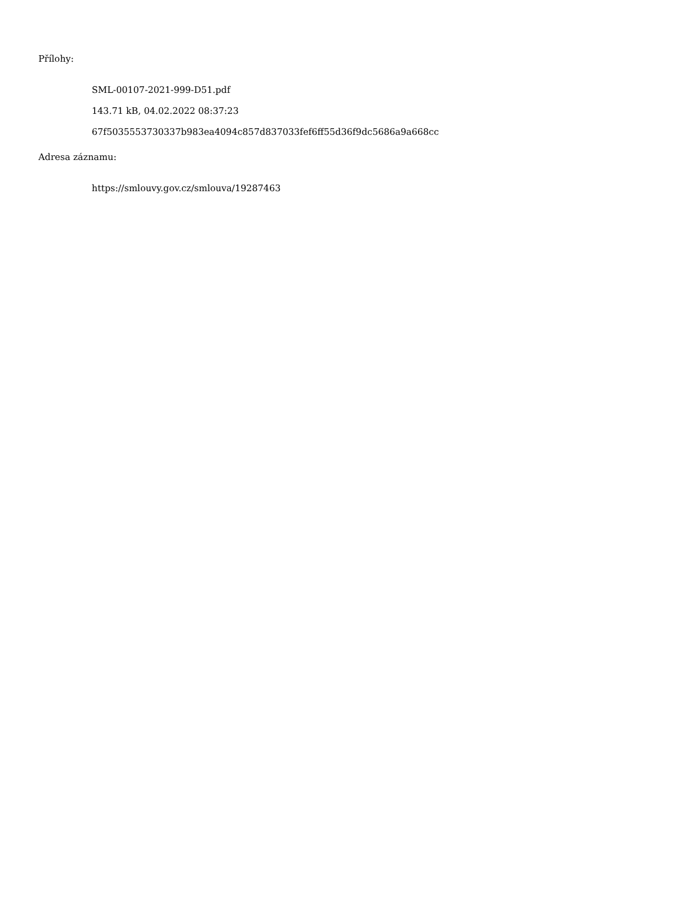Přílohy:
SML-00107-2021-999-D51.pdf
143.71 kB, 04.02.2022 08:37:23
67f5035553730337b983ea4094c857d837033fef6ff55d36f9dc5686a9a668cc
Adresa záznamu:
https://smlouvy.gov.cz/smlouva/19287463